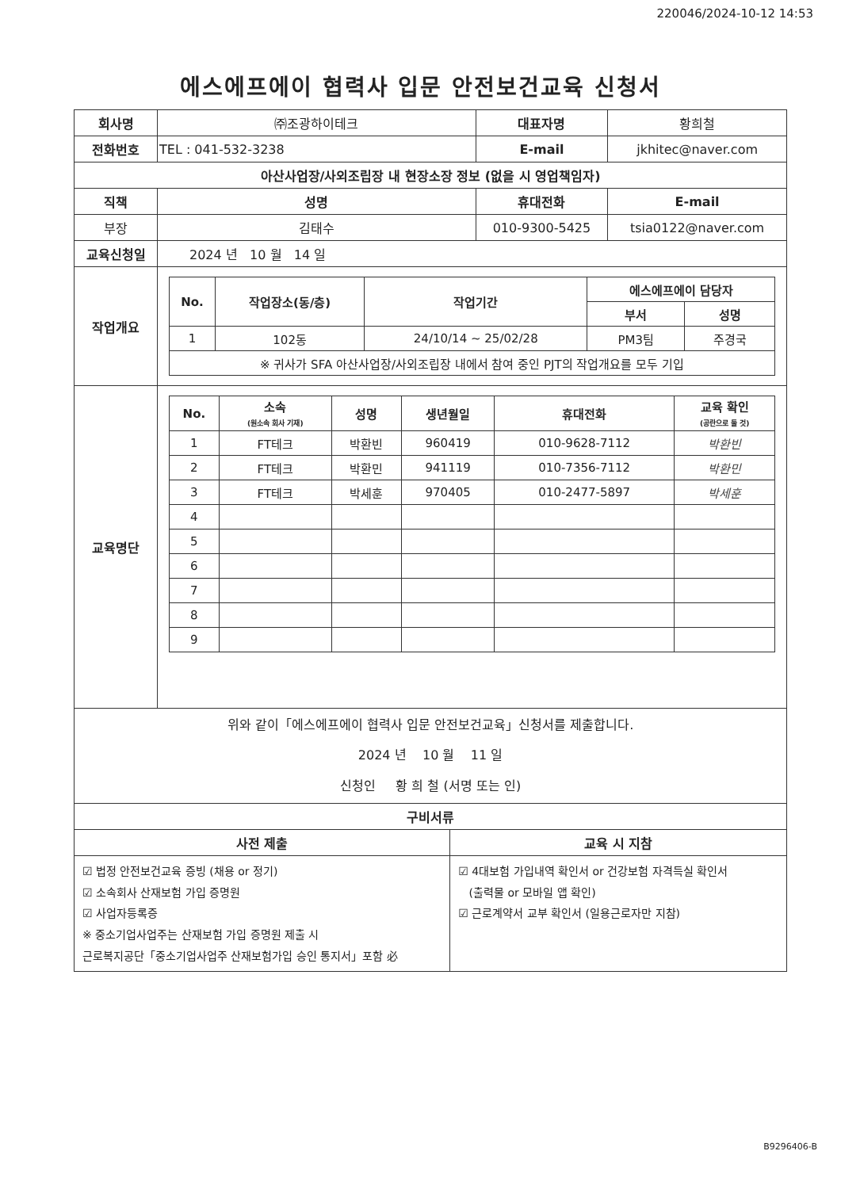220046/2024-10-12 14:53
에스에프에이 협력사 입문 안전보건교육 신청서
| 회사명 | ㈜조광하이테크 | | | 대표자명 | 황희철 | |
| 전화번호 | TEL : 041-532-3238 | | | E-mail | jkhitec@naver.com | |
| 아산사업장/사외조립장 내 현장소장 정보 (없을 시 영업책임자) | | | | | | |
| 직책 | | 성명 | | 휴대전화 | | E-mail |
| 부장 | | 김태수 | | 010-9300-5425 | | tsia0122@naver.com |
| 교육신청일 | | 2024 년 10 월 14 일 | | | | |
| 작업개요 | / No. / 작업장소(동/층) / 작업기간 / 에스에프에이 담당자 / / / --- / --- / --- / --- / --- / / / / / 부서 / 성명 / / 1 / 102동 / 24/10/14 ~ 25/02/28 / PM3팀 / 주경국 / / ※ 귀사가 SFA 아산사업장/사외조립장 내에서 참여 중인 PJT의 작업개요를 모두 기입 / / / / / | | | | | |
| 교육명단 | / No. / 소속 (원소속 회사 기재) / 성명 / 생년월일 / 휴대전화 / 교육 확인 (공란으로 둘 것) / / --- / --- / --- / --- / --- / --- / / 1 / FT테크 / 박환빈 / 960419 / 010-9628-7112 / 박환빈 / / 2 / FT테크 / 박환민 / 941119 / 010-7356-7112 / 박환민 / / 3 / FT테크 / 박세훈 / 970405 / 010-2477-5897 / 박세훈 / / 4 / / / / / / / 5 / / / / / / / 6 / / / / / / / 7 / / / / / / / 8 / / / / / / / 9 / / / / / / | | | | | |
| 위와 같이「에스에프에이 협력사 입문 안전보건교육」신청서를 제출합니다. 2024 년 10 월 11 일 신청인 황 희 철 (서명 또는 인) | | | | | | |
| 구비서류 | | | | | | |
| 사전 제출 | | | 교육 시 지참 | | | |
| ☑ 법정 안전보건교육 증빙 (채용 or 정기) ☑ 소속회사 산재보험 가입 증명원 ☑ 사업자등록증 ※ 중소기업사업주는 산재보험 가입 증명원 제출 시 근로복지공단「중소기업사업주 산재보험가입 승인 통지서」포함 必 | | | ☑ 4대보험 가입내역 확인서 or 건강보험 자격득실 확인서 (출력물 or 모바일 앱 확인) ☑ 근로계약서 교부 확인서 (일용근로자만 지참) | | | |
B9296406-B